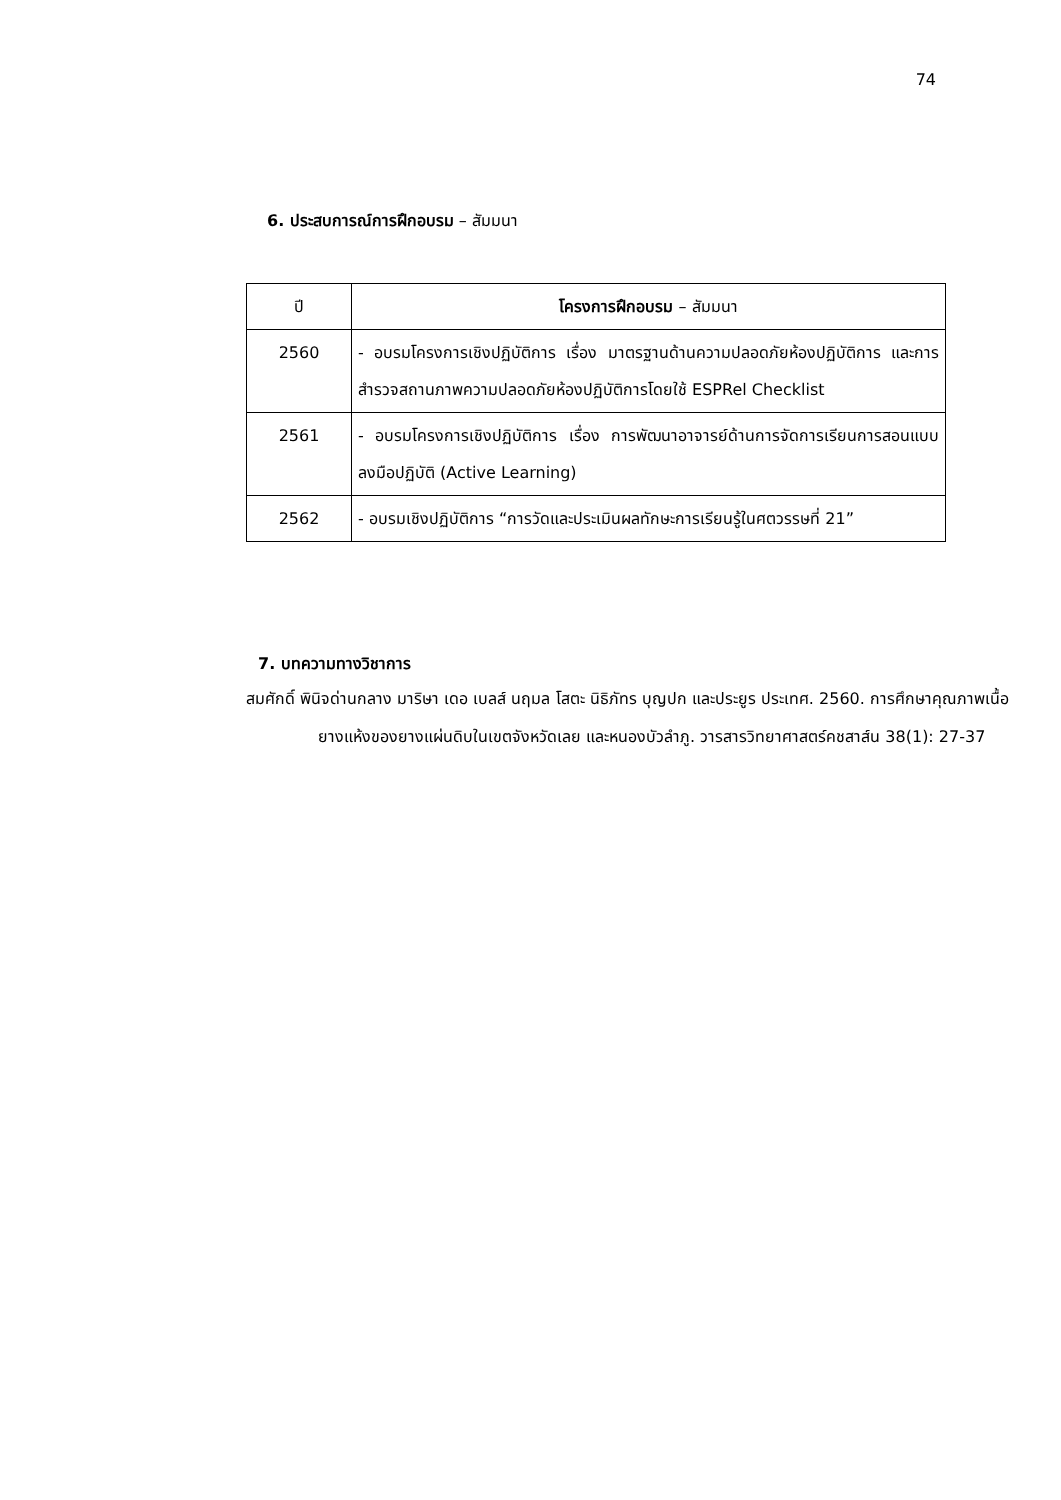74
6. ประสบการณ์การฝึกอบรม – สัมมนา
| ปี | โครงการฝึกอบรม – สัมมนา |
| --- | --- |
| 2560 | - อบรมโครงการเชิงปฏิบัติการ เรื่อง มาตรฐานด้านความปลอดภัยห้องปฏิบัติการ และการสำรวจสถานภาพความปลอดภัยห้องปฏิบัติการโดยใช้ ESPRel Checklist |
| 2561 | - อบรมโครงการเชิงปฏิบัติการ เรื่อง การพัฒนาอาจารย์ด้านการจัดการเรียนการสอนแบบลงมือปฏิบัติ (Active Learning) |
| 2562 | - อบรมเชิงปฏิบัติการ “การวัดและประเมินผลทักษะการเรียนรู้ในศตวรรษที่ 21” |
7. บทความทางวิชาการ
สมศักดิ์ พินิจด่านกลาง มาริษา เดอ เบลส์ นฤมล โสตะ นิธิภัทร บุญปก และประยูร ประเทศ. 2560. การศึกษาคุณภาพเนื้อยางแห้งของยางแผ่นดิบในเขตจังหวัดเลย และหนองบัวลำภู. วารสารวิทยาศาสตร์คชสาส์น 38(1): 27-37